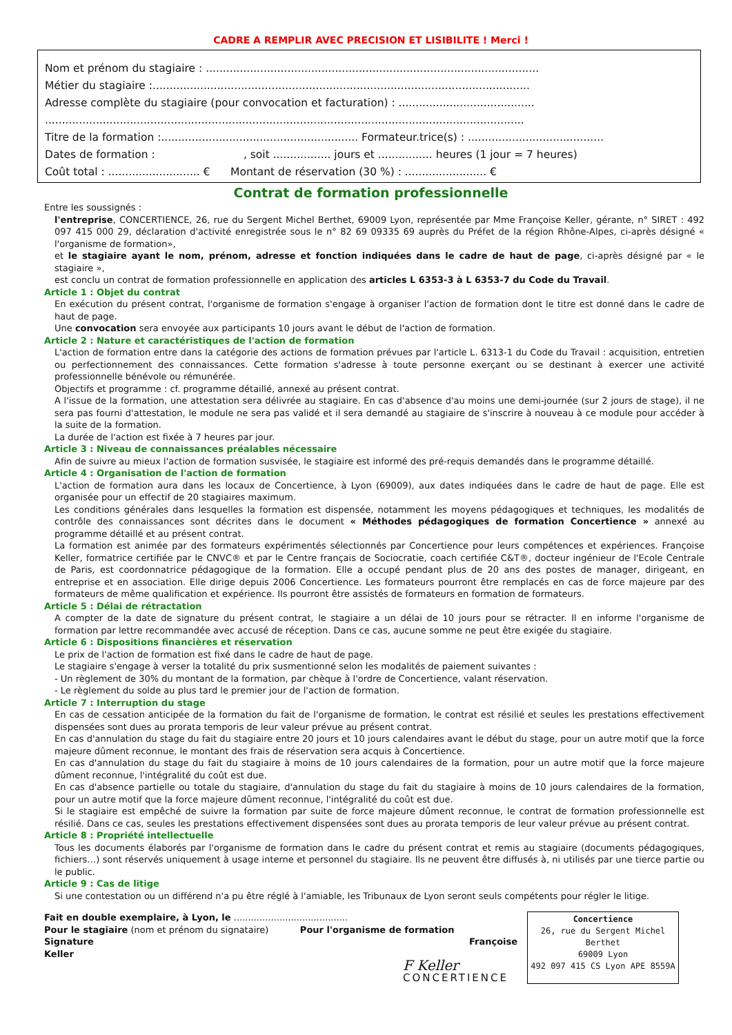CADRE A REMPLIR AVEC PRECISION ET LISIBILITE ! Merci !
Nom et prénom du stagiaire : ..................................................................................................
Métier du stagiaire :...............................................................................................................
Adresse complète du stagiaire (pour convocation et facturation) : ........................................
.............................................................................................................................................
Titre de la formation :.......................................................... Formateur.trice(s) : ........................................
Dates de formation : , soit ................. jours et ................ heures (1 jour = 7 heures)
Coût total : ........................... € Montant de réservation (30 %) : ........................ €
Contrat de formation professionnelle
Entre les soussignés :
l'entreprise, CONCERTIENCE, 26, rue du Sergent Michel Berthet, 69009 Lyon, représentée par Mme Françoise Keller, gérante, n° SIRET : 492 097 415 000 29, déclaration d'activité enregistrée sous le n° 82 69 09335 69 auprès du Préfet de la région Rhône-Alpes, ci-après désigné « l'organisme de formation»,
et le stagiaire ayant le nom, prénom, adresse et fonction indiquées dans le cadre de haut de page, ci-après désigné par « le stagiaire »,
est conclu un contrat de formation professionnelle en application des articles L 6353-3 à L 6353-7 du Code du Travail.
Article 1 : Objet du contrat
En exécution du présent contrat, l'organisme de formation s'engage à organiser l'action de formation dont le titre est donné dans le cadre de haut de page.
Une convocation sera envoyée aux participants 10 jours avant le début de l'action de formation.
Article 2 : Nature et caractéristiques de l'action de formation
L'action de formation entre dans la catégorie des actions de formation prévues par l'article L. 6313-1 du Code du Travail : acquisition, entretien ou perfectionnement des connaissances. Cette formation s'adresse à toute personne exerçant ou se destinant à exercer une activité professionnelle bénévole ou rémunérée.
Objectifs et programme : cf. programme détaillé, annexé au présent contrat.
A l'issue de la formation, une attestation sera délivrée au stagiaire. En cas d'absence d'au moins une demi-journée (sur 2 jours de stage), il ne sera pas fourni d'attestation, le module ne sera pas validé et il sera demandé au stagiaire de s'inscrire à nouveau à ce module pour accéder à la suite de la formation.
La durée de l'action est fixée à 7 heures par jour.
Article 3 : Niveau de connaissances préalables nécessaire
Afin de suivre au mieux l'action de formation susvisée, le stagiaire est informé des pré-requis demandés dans le programme détaillé.
Article 4 : Organisation de l'action de formation
L'action de formation aura dans les locaux de Concertience, à Lyon (69009), aux dates indiquées dans le cadre de haut de page. Elle est organisée pour un effectif de 20 stagiaires maximum.
Les conditions générales dans lesquelles la formation est dispensée, notamment les moyens pédagogiques et techniques, les modalités de contrôle des connaissances sont décrites dans le document « Méthodes pédagogiques de formation Concertience » annexé au programme détaillé et au présent contrat.
La formation est animée par des formateurs expérimentés sélectionnés par Concertience pour leurs compétences et expériences. Françoise Keller, formatrice certifiée par le CNVC® et par le Centre français de Sociocratie, coach certifiée C&T®, docteur ingénieur de l'Ecole Centrale de Paris, est coordonnatrice pédagogique de la formation. Elle a occupé pendant plus de 20 ans des postes de manager, dirigeant, en entreprise et en association. Elle dirige depuis 2006 Concertience. Les formateurs pourront être remplacés en cas de force majeure par des formateurs de même qualification et expérience. Ils pourront être assistés de formateurs en formation de formateurs.
Article 5 : Délai de rétractation
A compter de la date de signature du présent contrat, le stagiaire a un délai de 10 jours pour se rétracter. Il en informe l'organisme de formation par lettre recommandée avec accusé de réception. Dans ce cas, aucune somme ne peut être exigée du stagiaire.
Article 6 : Dispositions financières et réservation
Le prix de l'action de formation est fixé dans le cadre de haut de page.
Le stagiaire s'engage à verser la totalité du prix susmentionné selon les modalités de paiement suivantes :
- Un règlement de 30% du montant de la formation, par chèque à l'ordre de Concertience, valant réservation.
- Le règlement du solde au plus tard le premier jour de l'action de formation.
Article 7 : Interruption du stage
En cas de cessation anticipée de la formation du fait de l'organisme de formation, le contrat est résilié et seules les prestations effectivement dispensées sont dues au prorata temporis de leur valeur prévue au présent contrat.
En cas d'annulation du stage du fait du stagiaire entre 20 jours et 10 jours calendaires avant le début du stage, pour un autre motif que la force majeure dûment reconnue, le montant des frais de réservation sera acquis à Concertience.
En cas d'annulation du stage du fait du stagiaire à moins de 10 jours calendaires de la formation, pour un autre motif que la force majeure dûment reconnue, l'intégralité du coût est due.
En cas d'absence partielle ou totale du stagiaire, d'annulation du stage du fait du stagiaire à moins de 10 jours calendaires de la formation, pour un autre motif que la force majeure dûment reconnue, l'intégralité du coût est due.
Si le stagiaire est empêché de suivre la formation par suite de force majeure dûment reconnue, le contrat de formation professionnelle est résilié. Dans ce cas, seules les prestations effectivement dispensées sont dues au prorata temporis de leur valeur prévue au présent contrat.
Article 8 : Propriété intellectuelle
Tous les documents élaborés par l'organisme de formation dans le cadre du présent contrat et remis au stagiaire (documents pédagogiques, fichiers…) sont réservés uniquement à usage interne et personnel du stagiaire. Ils ne peuvent être diffusés à, ni utilisés par une tierce partie ou le public.
Article 9 : Cas de litige
Si une contestation ou un différend n'a pu être réglé à l'amiable, les Tribunaux de Lyon seront seuls compétents pour régler le litige.
Fait en double exemplaire, à Lyon, le ........................................
Pour le stagiaire (nom et prénom du signataire) Pour l'organisme de formation
Signature Françoise Keller
F Keller
CONCERTIENCE
Concertience
26, rue du Sergent Michel Berthet
69009 Lyon
492 097 415 CS Lyon APE 8559A